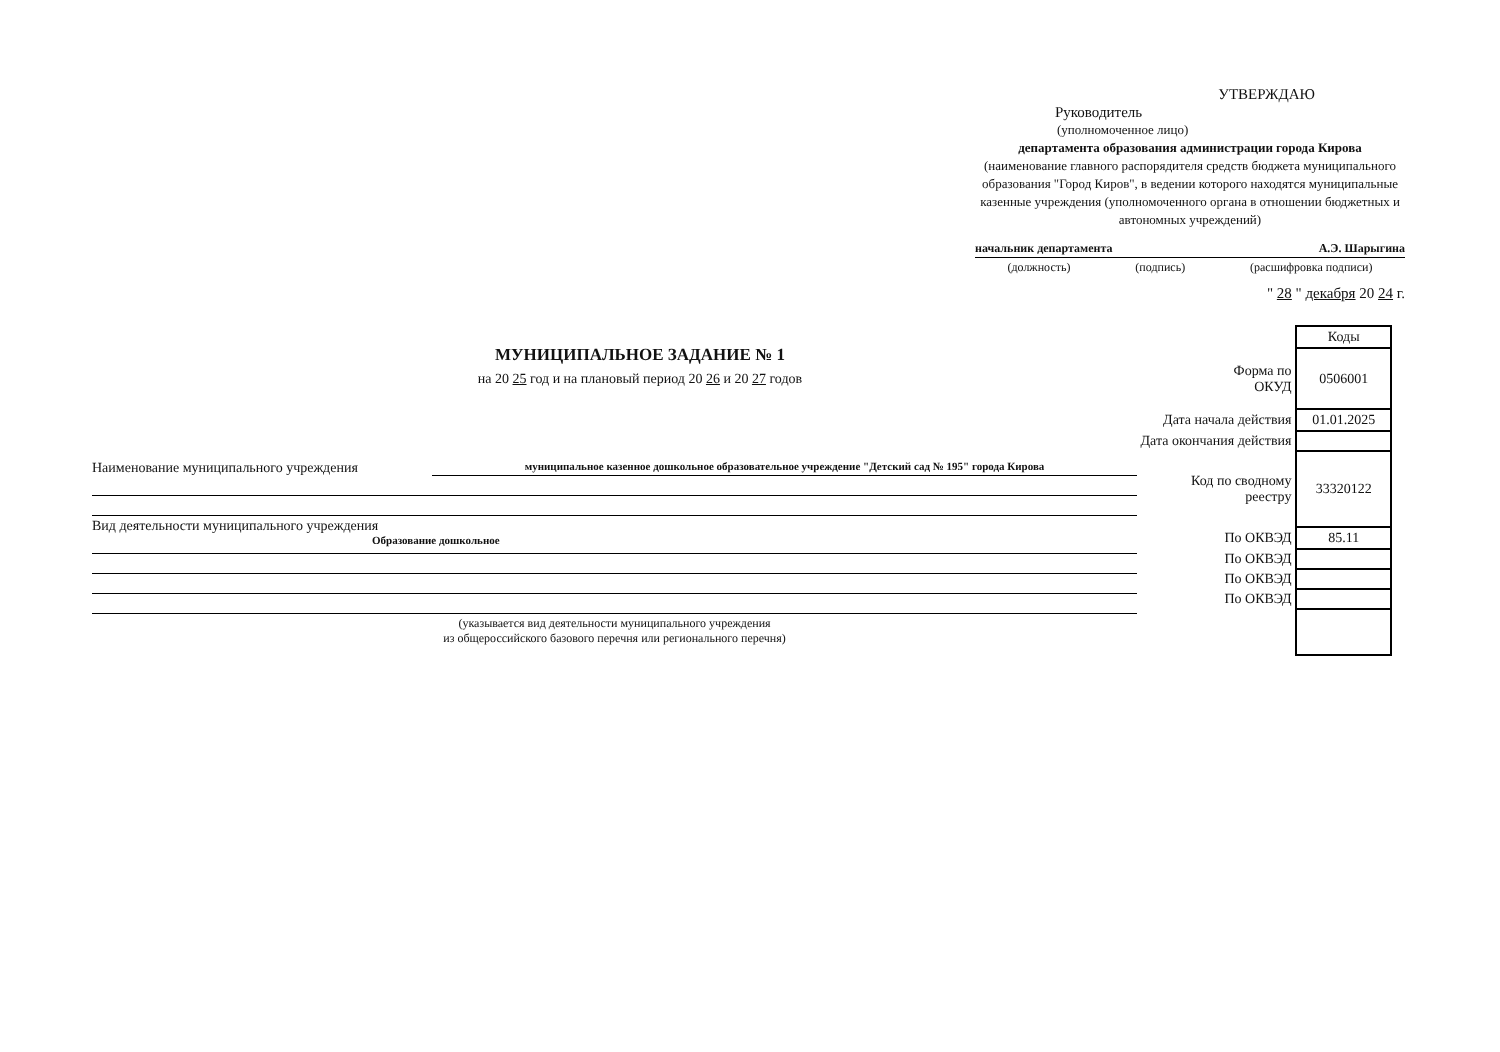УТВЕРЖДАЮ
Руководитель
(уполномоченное лицо)
департамента образования администрации города Кирова
(наименование главного распорядителя средств бюджета муниципального образования "Город Киров", в ведении которого находятся муниципальные казенные учреждения (уполномоченного органа в отношении бюджетных и автономных учреждений)
начальник департамента А.Э. Шарыгина
(должность) (подпись) (расшифровка подписи)
" 28 " декабря 20 24 г.
МУНИЦИПАЛЬНОЕ ЗАДАНИЕ № 1
на 20 25 год и на плановый период 20 26 и 20 27 годов
| | Коды |
| Форма по ОКУД | 0506001 |
| Дата начала действия | 01.01.2025 |
| Дата окончания действия | |
| Код по сводному реестру | 33320122 |
| По ОКВЭД | 85.11 |
| По ОКВЭД | |
| По ОКВЭД | |
| По ОКВЭД | |
Наименование муниципального учреждения муниципальное казенное дошкольное образовательное учреждение "Детский сад № 195" города Кирова
Вид деятельности муниципального учреждения
Образование дошкольное
(указывается вид деятельности муниципального учреждения
из общероссийского базового перечня или регионального перечня)